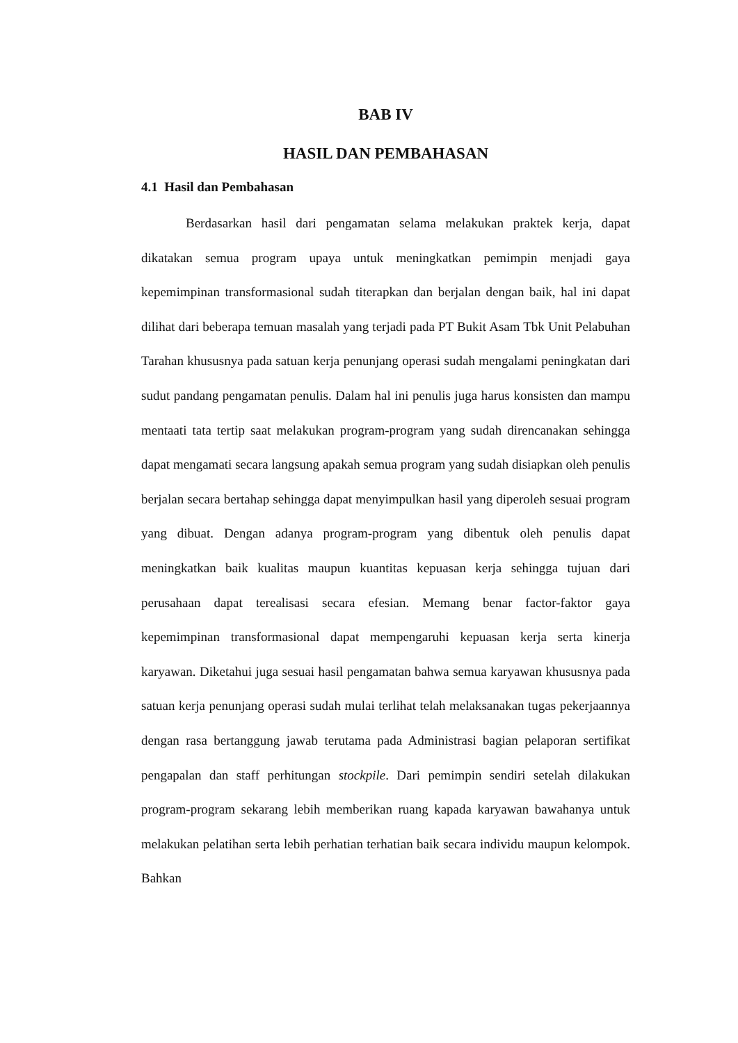BAB IV
HASIL DAN PEMBAHASAN
4.1 Hasil dan Pembahasan
Berdasarkan hasil dari pengamatan selama melakukan praktek kerja, dapat dikatakan semua program upaya untuk meningkatkan pemimpin menjadi gaya kepemimpinan transformasional sudah titerapkan dan berjalan dengan baik, hal ini dapat dilihat dari beberapa temuan masalah yang terjadi pada PT Bukit Asam Tbk Unit Pelabuhan Tarahan khususnya pada satuan kerja penunjang operasi sudah mengalami peningkatan dari sudut pandang pengamatan penulis. Dalam hal ini penulis juga harus konsisten dan mampu mentaati tata tertip saat melakukan program-program yang sudah direncanakan sehingga dapat mengamati secara langsung apakah semua program yang sudah disiapkan oleh penulis berjalan secara bertahap sehingga dapat menyimpulkan hasil yang diperoleh sesuai program yang dibuat. Dengan adanya program-program yang dibentuk oleh penulis dapat meningkatkan baik kualitas maupun kuantitas kepuasan kerja sehingga tujuan dari perusahaan dapat terealisasi secara efesian. Memang benar factor-faktor gaya kepemimpinan transformasional dapat mempengaruhi kepuasan kerja serta kinerja karyawan. Diketahui juga sesuai hasil pengamatan bahwa semua karyawan khususnya pada satuan kerja penunjang operasi sudah mulai terlihat telah melaksanakan tugas pekerjaannya dengan rasa bertanggung jawab terutama pada Administrasi bagian pelaporan sertifikat pengapalan dan staff perhitungan stockpile. Dari pemimpin sendiri setelah dilakukan program-program sekarang lebih memberikan ruang kapada karyawan bawahanya untuk melakukan pelatihan serta lebih perhatian terhatian baik secara individu maupun kelompok. Bahkan